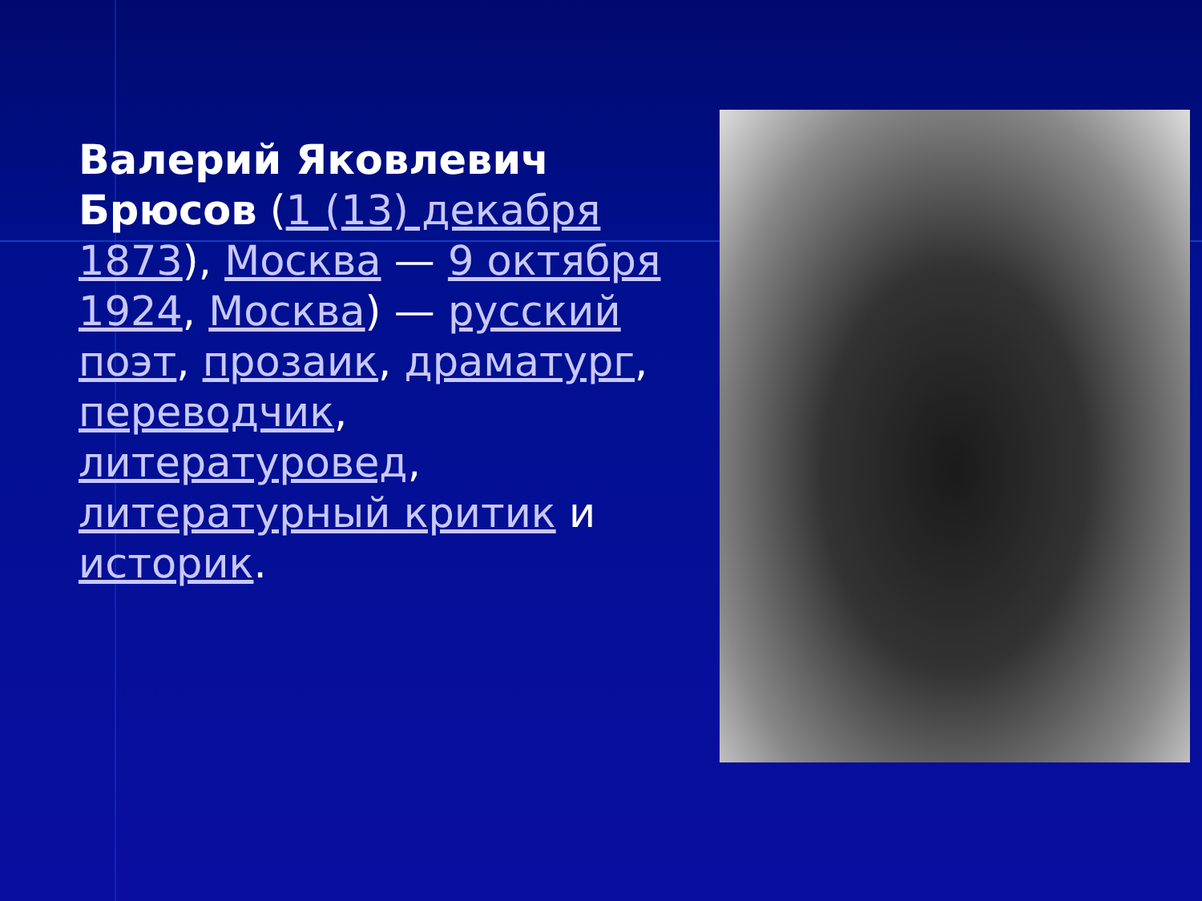Валерий Яковлевич Брюсов (1 (13) декабря 1873), Москва — 9 октября 1924, Москва) — русский поэт, прозаик, драматург, переводчик, литературовед, литературный критик и историк.